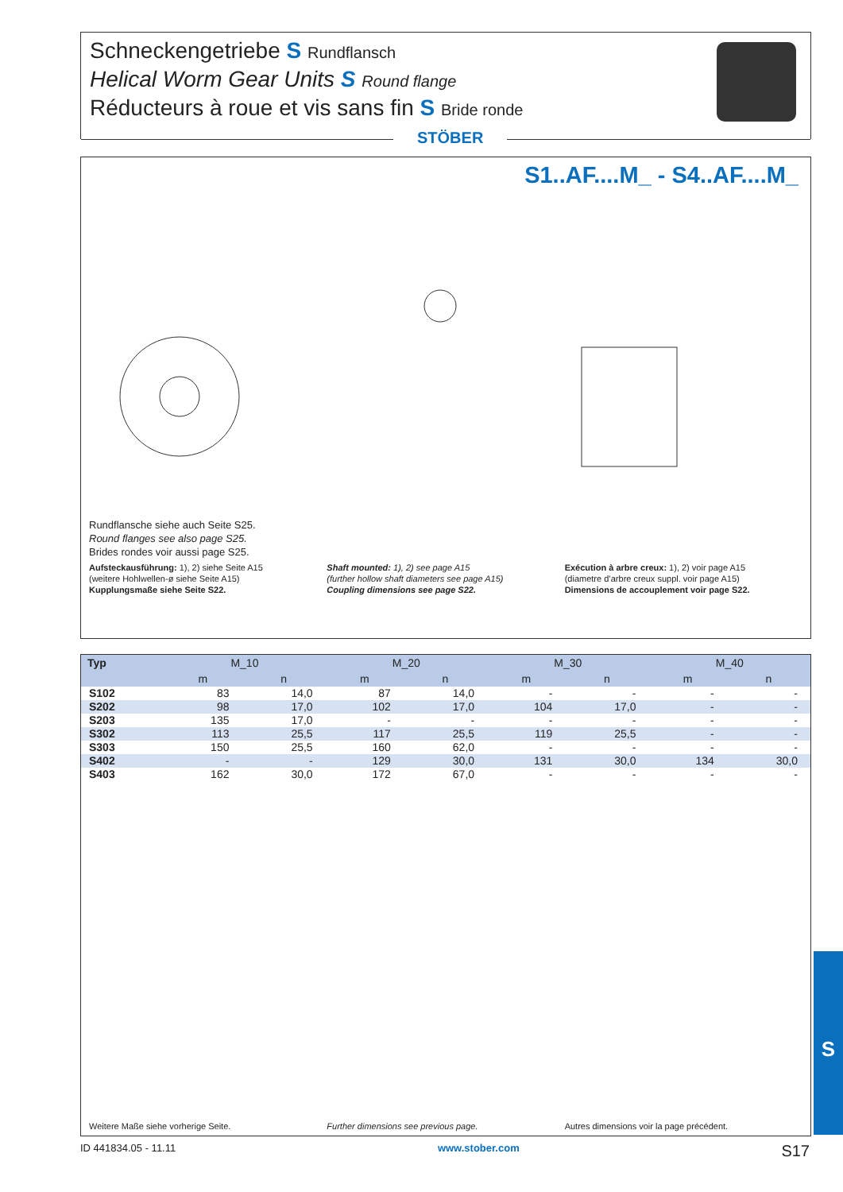Schneckengetriebe S Rundflansch
Helical Worm Gear Units S Round flange
Réducteurs à roue et vis sans fin S Bride ronde
STÖBER
S1..AF....M_ - S4..AF....M_
Rundflansche siehe auch Seite S25.
Round flanges see also page S25.
Brides rondes voir aussi page S25.
Aufsteckausführung: 1), 2) siehe Seite A15
(weitere Hohlwellen-ø siehe Seite A15)
Kupplungsmaße siehe Seite S22.
Shaft mounted: 1), 2) see page A15
(further hollow shaft diameters see page A15)
Coupling dimensions see page S22.
Exécution à arbre creux: 1), 2) voir page A15
(diametre d’arbre creux suppl. voir page A15)
Dimensions de accouplement voir page S22.
| Typ | M_10 | | M_20 | | M_30 | | M_40 | |
| --- | --- | --- | --- | --- | --- | --- | --- | --- |
| | m | n | m | n | m | n | m | n |
| S102 | 83 | 14,0 | 87 | 14,0 | - | - | - | - |
| S202 | 98 | 17,0 | 102 | 17,0 | 104 | 17,0 | - | - |
| S203 | 135 | 17,0 | - | - | - | - | - | - |
| S302 | 113 | 25,5 | 117 | 25,5 | 119 | 25,5 | - | - |
| S303 | 150 | 25,5 | 160 | 62,0 | - | - | - | - |
| S402 | - | - | 129 | 30,0 | 131 | 30,0 | 134 | 30,0 |
| S403 | 162 | 30,0 | 172 | 67,0 | - | - | - | - |
Weitere Maße siehe vorherige Seite.
Further dimensions see previous page.
Autres dimensions voir la page précédent.
S
ID 441834.05 - 11.11 www.stober.com S17